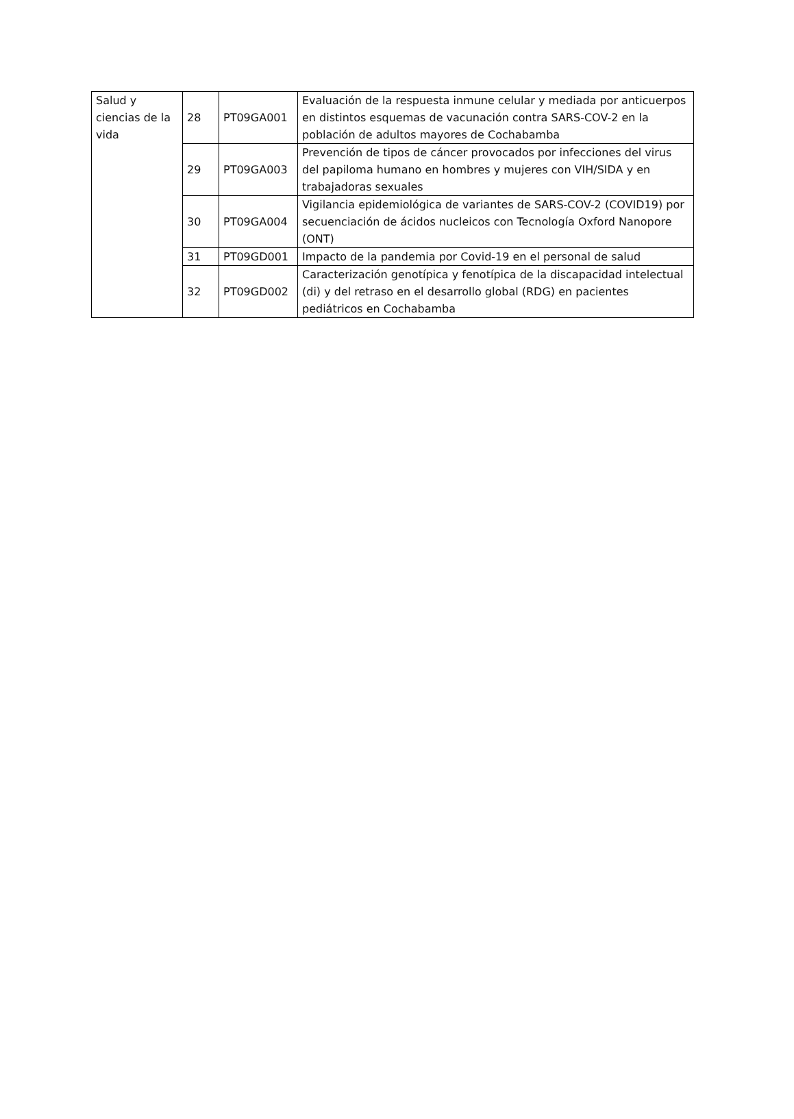| Salud y ciencias de la vida | 28 | PT09GA001 | Evaluación de la respuesta inmune celular y mediada por anticuerpos en distintos esquemas de vacunación contra SARS-COV-2 en la población de adultos mayores de Cochabamba |
| | 29 | PT09GA003 | Prevención de tipos de cáncer provocados por infecciones del virus del papiloma humano en hombres y mujeres con VIH/SIDA y en trabajadoras sexuales |
| | 30 | PT09GA004 | Vigilancia epidemiológica de variantes de SARS-COV-2 (COVID19) por secuenciación de ácidos nucleicos con Tecnología Oxford Nanopore (ONT) |
| | 31 | PT09GD001 | Impacto de la pandemia por Covid-19 en el personal de salud |
| | 32 | PT09GD002 | Caracterización genotípica y fenotípica de la discapacidad intelectual (di) y del retraso en el desarrollo global (RDG) en pacientes pediátricos en Cochabamba |